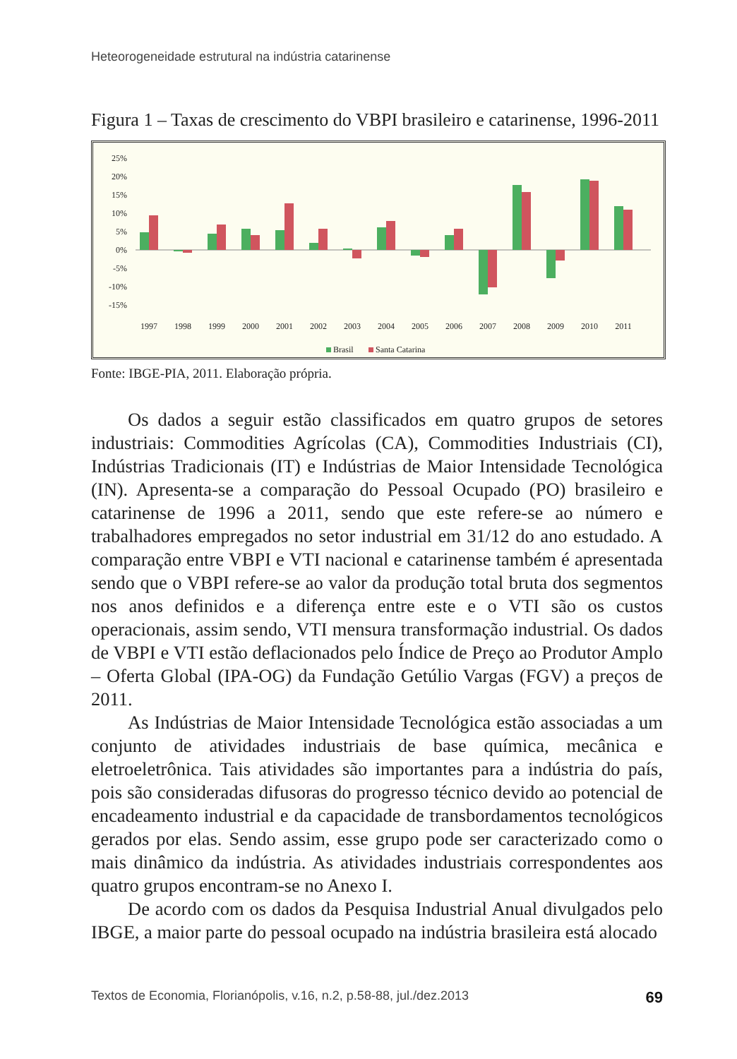Heteorogeneidade estrutural na indústria catarinense
Figura 1 – Taxas de crescimento do VBPI brasileiro e catarinense, 1996-2011
25%
20%
15%
10%
5%
0%
-5%
-10%
-15%
1997
1998
1999
2000
2001
2002
2003
2004
2005
2006
2007
2008
2009
2010
2011
Brasil
Santa Catarina
Fonte: IBGE-PIA, 2011. Elaboração própria.
Os dados a seguir estão classificados em quatro grupos de setores industriais: Commodities Agrícolas (CA), Commodities Industriais (CI), Indústrias Tradicionais (IT) e Indústrias de Maior Intensidade Tecnológica (IN). Apresenta-se a comparação do Pessoal Ocupado (PO) brasileiro e catarinense de 1996 a 2011, sendo que este refere-se ao número e trabalhadores empregados no setor industrial em 31/12 do ano estudado. A comparação entre VBPI e VTI nacional e catarinense também é apresentada sendo que o VBPI refere-se ao valor da produção total bruta dos segmentos nos anos definidos e a diferença entre este e o VTI são os custos operacionais, assim sendo, VTI mensura transformação industrial. Os dados de VBPI e VTI estão deflacionados pelo Índice de Preço ao Produtor Amplo – Oferta Global (IPA-OG) da Fundação Getúlio Vargas (FGV) a preços de 2011.
As Indústrias de Maior Intensidade Tecnológica estão associadas a um conjunto de atividades industriais de base química, mecânica e eletroeletrônica. Tais atividades são importantes para a indústria do país, pois são consideradas difusoras do progresso técnico devido ao potencial de encadeamento industrial e da capacidade de transbordamentos tecnológicos gerados por elas. Sendo assim, esse grupo pode ser caracterizado como o mais dinâmico da indústria. As atividades industriais correspondentes aos quatro grupos encontram-se no Anexo I.
De acordo com os dados da Pesquisa Industrial Anual divulgados pelo IBGE, a maior parte do pessoal ocupado na indústria brasileira está alocado
Textos de Economia, Florianópolis, v.16, n.2, p.58-88, jul./dez.2013 69